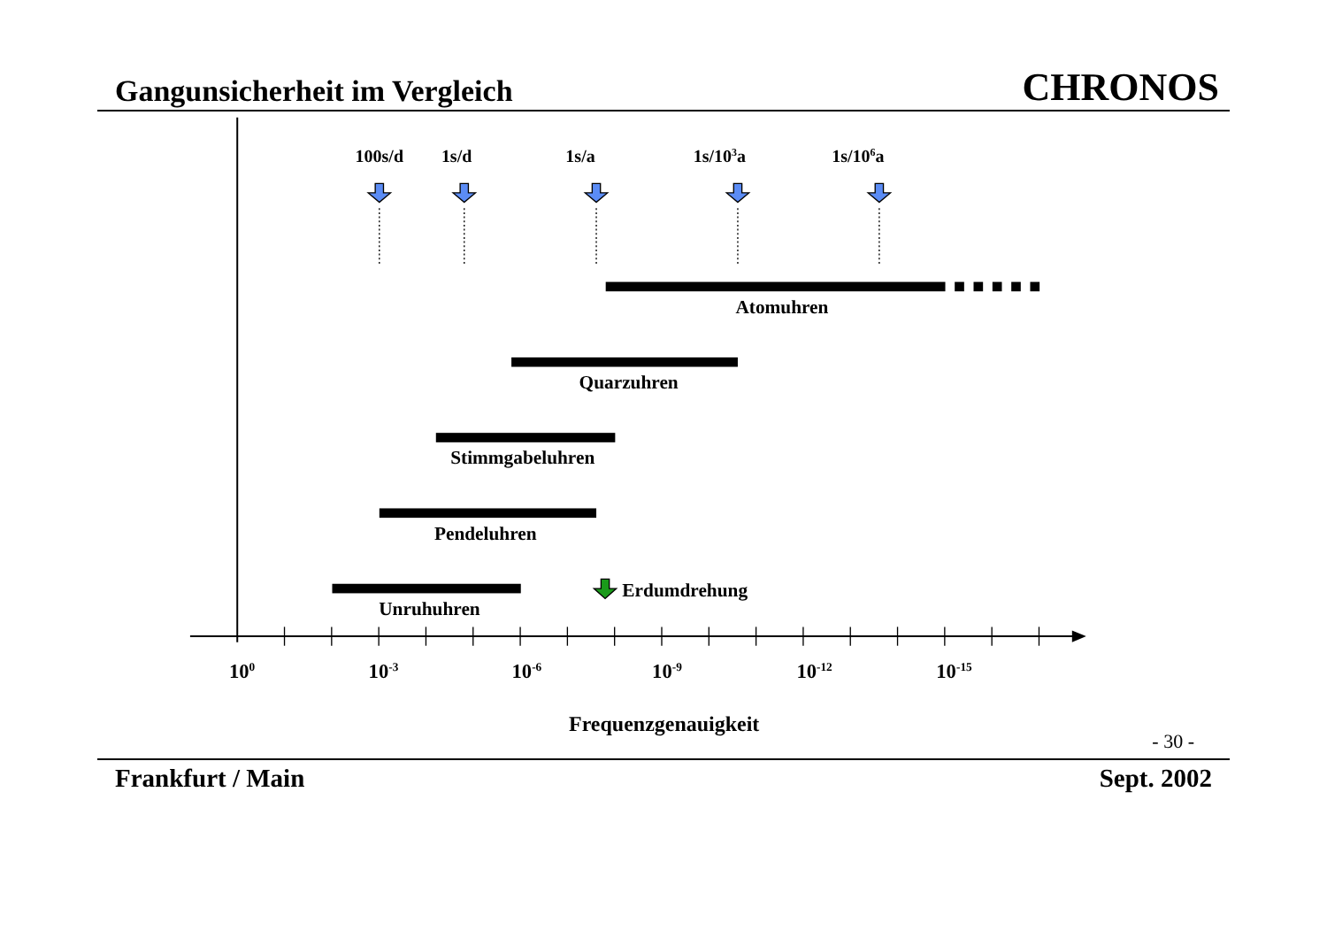Gangunsicherheit im Vergleich
CHRONOS
100s/d
1s/d
1s/a
1s/103a
1s/106a
Atomuhren
Quarzuhren
Stimmgabeluhren
Pendeluhren
Unruhuhren
Erdumdrehung
100
10-3
10-6
10-9
10-12
10-15
Frequenzgenauigkeit
- 30 -
Frankfurt / Main Sept. 2002